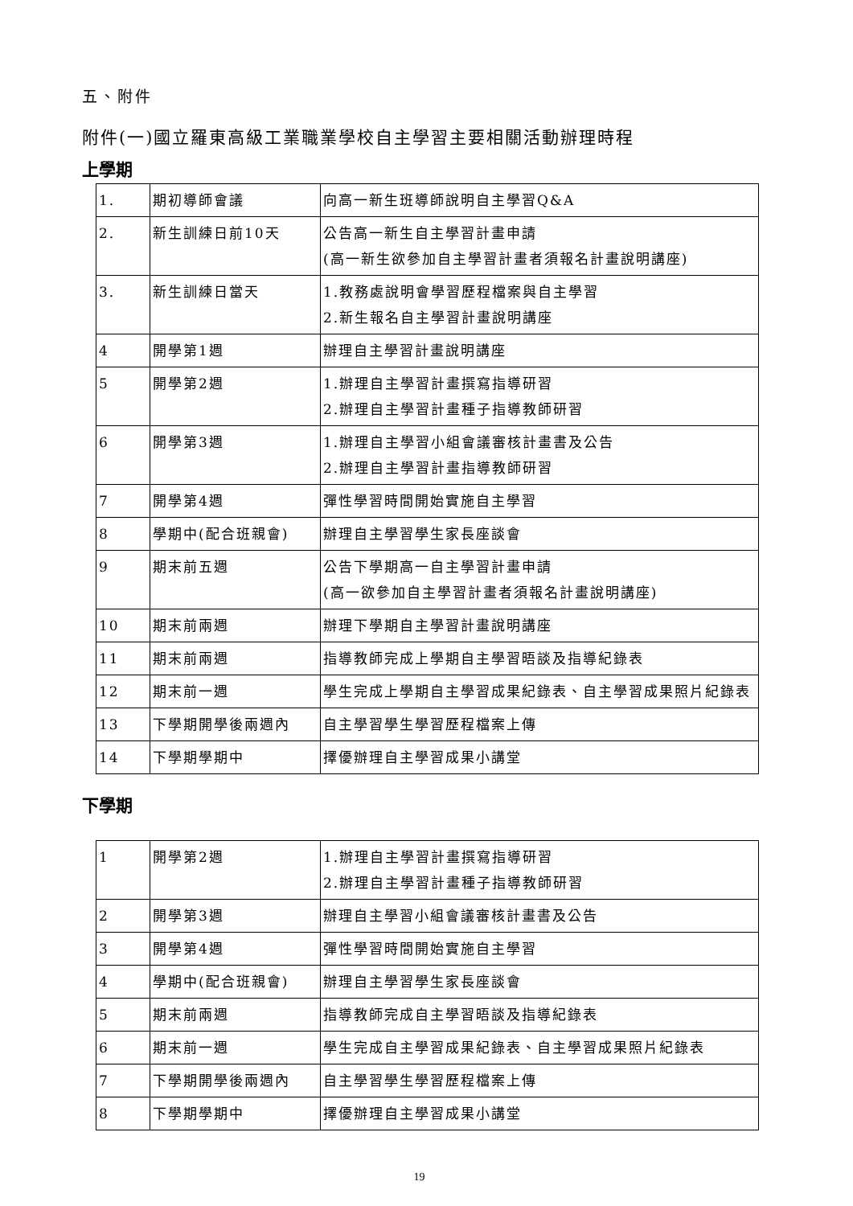五、附件
附件(一)國立羅東高級工業職業學校自主學習主要相關活動辦理時程
上學期
| 1. | 期初導師會議 | 向高一新生班導師說明自主學習Q&A |
| 2. | 新生訓練日前10天 | 公告高一新生自主學習計畫申請 (高一新生欲參加自主學習計畫者須報名計畫說明講座) |
| 3. | 新生訓練日當天 | 1.教務處說明會學習歷程檔案與自主學習 2.新生報名自主學習計畫說明講座 |
| 4 | 開學第1週 | 辦理自主學習計畫說明講座 |
| 5 | 開學第2週 | 1.辦理自主學習計畫撰寫指導研習 2.辦理自主學習計畫種子指導教師研習 |
| 6 | 開學第3週 | 1.辦理自主學習小組會議審核計畫書及公告 2.辦理自主學習計畫指導教師研習 |
| 7 | 開學第4週 | 彈性學習時間開始實施自主學習 |
| 8 | 學期中(配合班親會) | 辦理自主學習學生家長座談會 |
| 9 | 期末前五週 | 公告下學期高一自主學習計畫申請 (高一欲參加自主學習計畫者須報名計畫說明講座) |
| 10 | 期末前兩週 | 辦理下學期自主學習計畫說明講座 |
| 11 | 期末前兩週 | 指導教師完成上學期自主學習晤談及指導紀錄表 |
| 12 | 期末前一週 | 學生完成上學期自主學習成果紀錄表、自主學習成果照片紀錄表 |
| 13 | 下學期開學後兩週內 | 自主學習學生學習歷程檔案上傳 |
| 14 | 下學期學期中 | 擇優辦理自主學習成果小講堂 |
下學期
| 1 | 開學第2週 | 1.辦理自主學習計畫撰寫指導研習 2.辦理自主學習計畫種子指導教師研習 |
| 2 | 開學第3週 | 辦理自主學習小組會議審核計畫書及公告 |
| 3 | 開學第4週 | 彈性學習時間開始實施自主學習 |
| 4 | 學期中(配合班親會) | 辦理自主學習學生家長座談會 |
| 5 | 期末前兩週 | 指導教師完成自主學習晤談及指導紀錄表 |
| 6 | 期末前一週 | 學生完成自主學習成果紀錄表、自主學習成果照片紀錄表 |
| 7 | 下學期開學後兩週內 | 自主學習學生學習歷程檔案上傳 |
| 8 | 下學期學期中 | 擇優辦理自主學習成果小講堂 |
19